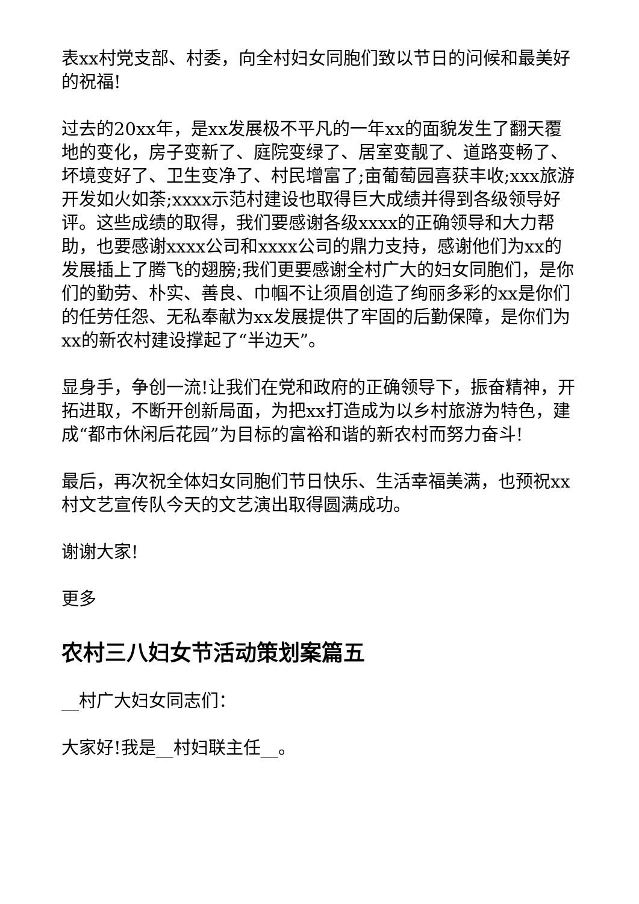表xx村党支部、村委，向全村妇女同胞们致以节日的问候和最美好的祝福!
过去的20xx年，是xx发展极不平凡的一年xx的面貌发生了翻天覆地的变化，房子变新了、庭院变绿了、居室变靓了、道路变畅了、坏境变好了、卫生变净了、村民增富了;亩葡萄园喜获丰收;xxx旅游开发如火如荼;xxxx示范村建设也取得巨大成绩并得到各级领导好评。这些成绩的取得，我们要感谢各级xxxx的正确领导和大力帮助，也要感谢xxxx公司和xxxx公司的鼎力支持，感谢他们为xx的发展插上了腾飞的翅膀;我们更要感谢全村广大的妇女同胞们，是你们的勤劳、朴实、善良、巾帼不让须眉创造了绚丽多彩的xx是你们的任劳任怨、无私奉献为xx发展提供了牢固的后勤保障，是你们为xx的新农村建设撑起了“半边天”。
显身手，争创一流!让我们在党和政府的正确领导下，振奋精神，开拓进取，不断开创新局面，为把xx打造成为以乡村旅游为特色，建成“都市休闲后花园”为目标的富裕和谐的新农村而努力奋斗!
最后，再次祝全体妇女同胞们节日快乐、生活幸福美满，也预祝xx村文艺宣传队今天的文艺演出取得圆满成功。
谢谢大家!
更多
农村三八妇女节活动策划案篇五
__村广大妇女同志们：
大家好!我是__村妇联主任__。